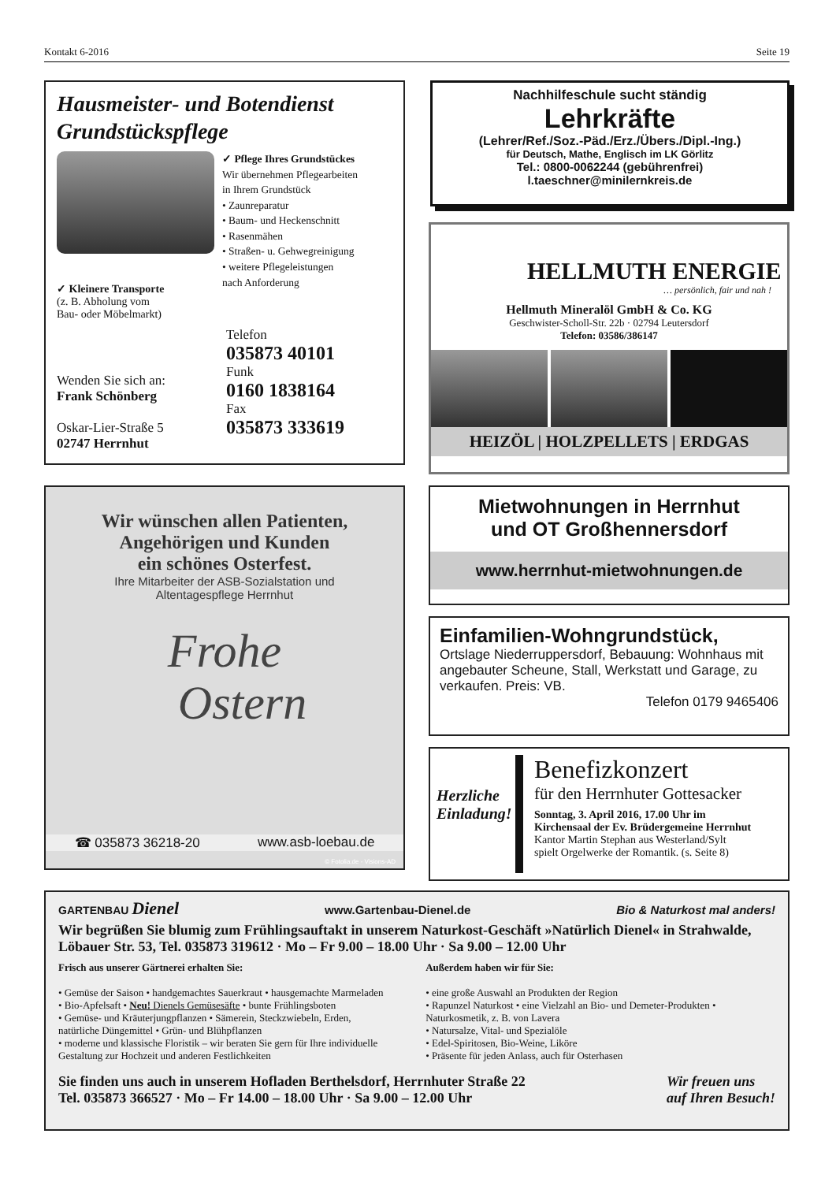Kontakt 6-2016 Seite 19
Hausmeister- und Botendienst
Grundstückspflege
✓ Kleinere Transporte
(z. B. Abholung vom
Bau- oder Möbelmarkt)
✓ Pflege Ihres Grundstückes
Wir übernehmen Pflegearbeiten
in Ihrem Grundstück
• Zaunreparatur
• Baum- und Heckenschnitt
• Rasenmähen
• Straßen- u. Gehwegreinigung
• weitere Pflegeleistungen
nach Anforderung
Wenden Sie sich an:
Frank Schönberg
Oskar-Lier-Straße 5
02747 Herrnhut
Telefon
035873 40101
Funk
0160 1838164
Fax
035873 333619
Nachhilfeschule sucht ständig
Lehrkräfte
(Lehrer/Ref./Soz.-Päd./Erz./Übers./Dipl.-Ing.)
für Deutsch, Mathe, Englisch im LK Görlitz
Tel.: 0800-0062244 (gebührenfrei)
l.taeschner@minilernkreis.de
HELLMUTH ENERGIE
… persönlich, fair und nah !
Hellmuth Mineralöl GmbH & Co. KG
Geschwister-Scholl-Str. 22b · 02794 Leutersdorf
Telefon: 03586/386147
HEIZÖL | HOLZPELLETS | ERDGAS
Wir wünschen allen Patienten,
Angehörigen und Kunden
ein schönes Osterfest.
Ihre Mitarbeiter der ASB-Sozialstation und
Altentagespflege Herrnhut
Frohe
Ostern
☎ 035873 36218-20 www.asb-loebau.de
© Fotolia.de - Visions-AD
Mietwohnungen in Herrnhut
und OT Großhennersdorf
www.herrnhut-mietwohnungen.de
Einfamilien-Wohngrundstück,
Ortslage Niederruppersdorf, Bebauung: Wohnhaus mit angebauter Scheune, Stall, Werkstatt und Garage, zu verkaufen. Preis: VB.
Telefon 0179 9465406
Herzliche Einladung!
Benefizkonzert
für den Herrnhuter Gottesacker
Sonntag, 3. April 2016, 17.00 Uhr im
Kirchensaal der Ev. Brüdergemeine Herrnhut
Kantor Martin Stephan aus Westerland/Sylt
spielt Orgelwerke der Romantik. (s. Seite 8)
GARTENBAU Dienel www.Gartenbau-Dienel.de Bio & Naturkost mal anders!
Wir begrüßen Sie blumig zum Frühlingsauftakt in unserem Naturkost-Geschäft »Natürlich Dienel« in Strahwalde, Löbauer Str. 53, Tel. 035873 319612 · Mo – Fr 9.00 – 18.00 Uhr · Sa 9.00 – 12.00 Uhr
Frisch aus unserer Gärtnerei erhalten Sie:
• Gemüse der Saison • handgemachtes Sauerkraut • hausgemachte Marmeladen
• Bio-Apfelsaft • Neu! Dienels Gemüsesäfte • bunte Frühlingsboten
• Gemüse- und Kräuterjungpflanzen • Sämerein, Steckzwiebeln, Erden, natürliche Düngemittel • Grün- und Blühpflanzen
• moderne und klassische Floristik – wir beraten Sie gern für Ihre individuelle Gestaltung zur Hochzeit und anderen Festlichkeiten
Außerdem haben wir für Sie:
• eine große Auswahl an Produkten der Region
• Rapunzel Naturkost • eine Vielzahl an Bio- und Demeter-Produkten • Naturkosmetik, z. B. von Lavera
• Natursalze, Vital- und Spezialöle
• Edel-Spiritosen, Bio-Weine, Liköre
• Präsente für jeden Anlass, auch für Osterhasen
Sie finden uns auch in unserem Hofladen Berthelsdorf, Herrnhuter Straße 22
Tel. 035873 366527 · Mo – Fr 14.00 – 18.00 Uhr · Sa 9.00 – 12.00 Uhr
Wir freuen uns
auf Ihren Besuch!